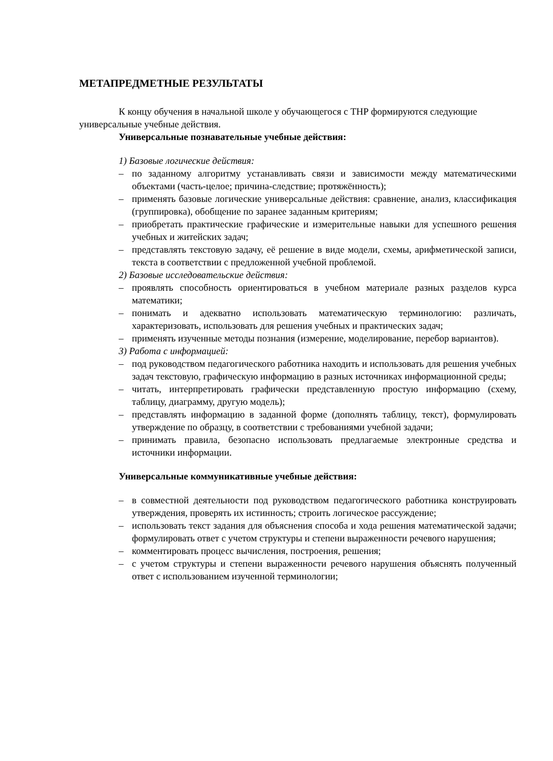МЕТАПРЕДМЕТНЫЕ РЕЗУЛЬТАТЫ
К концу обучения в начальной школе у обучающегося с ТНР формируются следующие универсальные учебные действия.
Универсальные познавательные учебные действия:
1) Базовые логические действия:
– по заданному алгоритму устанавливать связи и зависимости между математическими объектами (часть-целое; причина-следствие; протяжённость);
– применять базовые логические универсальные действия: сравнение, анализ, классификация (группировка), обобщение по заранее заданным критериям;
– приобретать практические графические и измерительные навыки для успешного решения учебных и житейских задач;
– представлять текстовую задачу, её решение в виде модели, схемы, арифметической записи, текста в соответствии с предложенной учебной проблемой.
2) Базовые исследовательские действия:
– проявлять способность ориентироваться в учебном материале разных разделов курса математики;
– понимать и адекватно использовать математическую терминологию: различать, характеризовать, использовать для решения учебных и практических задач;
– применять изученные методы познания (измерение, моделирование, перебор вариантов).
3) Работа с информацией:
– под руководством педагогического работника находить и использовать для решения учебных задач текстовую, графическую информацию в разных источниках информационной среды;
– читать, интерпретировать графически представленную простую информацию (схему, таблицу, диаграмму, другую модель);
– представлять информацию в заданной форме (дополнять таблицу, текст), формулировать утверждение по образцу, в соответствии с требованиями учебной задачи;
– принимать правила, безопасно использовать предлагаемые электронные средства и источники информации.
Универсальные коммуникативные учебные действия:
– в совместной деятельности под руководством педагогического работника конструировать утверждения, проверять их истинность; строить логическое рассуждение;
– использовать текст задания для объяснения способа и хода решения математической задачи; формулировать ответ с учетом структуры и степени выраженности речевого нарушения;
– комментировать процесс вычисления, построения, решения;
– с учетом структуры и степени выраженности речевого нарушения объяснять полученный ответ с использованием изученной терминологии;